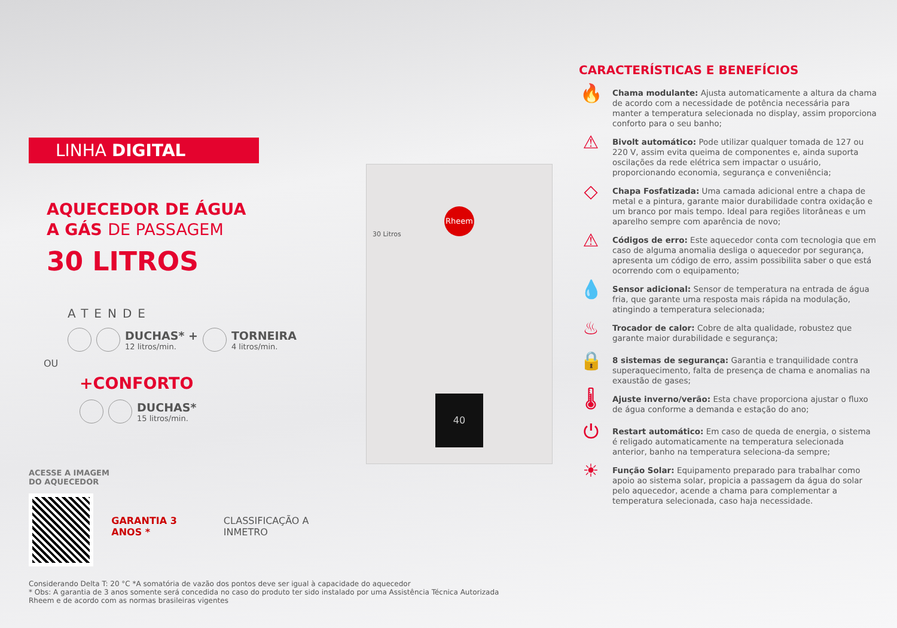LINHA DIGITAL
AQUECEDOR DE ÁGUA
A GÁS DE PASSAGEM
30 LITROS
ATENDE
DUCHAS* +
12 litros/min.
TORNEIRA
4 litros/min.
OU
+CONFORTO
DUCHAS*
15 litros/min.
ACESSE A IMAGEM
DO AQUECEDOR
GARANTIA 3 ANOS * CLASSIFICAÇÃO A INMETRO
Considerando Delta T: 20 °C *A somatória de vazão dos pontos deve ser igual à capacidade do aquecedor
* Obs: A garantia de 3 anos somente será concedida no caso do produto ter sido instalado por uma Assistência Técnica Autorizada Rheem e de acordo com as normas brasileiras vigentes
Rheem
30 Litros
40
CARACTERÍSTICAS E BENEFÍCIOS
🔥
Chama modulante: Ajusta automaticamente a altura da chama de acordo com a necessidade de potência necessária para manter a temperatura selecionada no display, assim proporciona conforto para o seu banho;
⚠
Bivolt automático: Pode utilizar qualquer tomada de 127 ou 220 V, assim evita queima de componentes e, ainda suporta oscilações da rede elétrica sem impactar o usuário, proporcionando economia, segurança e conveniência;
◇
Chapa Fosfatizada: Uma camada adicional entre a chapa de metal e a pintura, garante maior durabilidade contra oxidação e um branco por mais tempo. Ideal para regiões litorâneas e um aparelho sempre com aparência de novo;
⚠
Códigos de erro: Este aquecedor conta com tecnologia que em caso de alguma anomalia desliga o aquecedor por segurança, apresenta um código de erro, assim possibilita saber o que está ocorrendo com o equipamento;
💧
Sensor adicional: Sensor de temperatura na entrada de água fria, que garante uma resposta mais rápida na modulação, atingindo a temperatura selecionada;
♨
Trocador de calor: Cobre de alta qualidade, robustez que garante maior durabilidade e segurança;
🔒
8 sistemas de segurança: Garantia e tranquilidade contra superaquecimento, falta de presença de chama e anomalias na exaustão de gases;
🌡
Ajuste inverno/verão: Esta chave proporciona ajustar o fluxo de água conforme a demanda e estação do ano;
⏻
Restart automático: Em caso de queda de energia, o sistema é religado automaticamente na temperatura selecionada anterior, banho na temperatura seleciona-da sempre;
☀
Função Solar: Equipamento preparado para trabalhar como apoio ao sistema solar, propicia a passagem da água do solar pelo aquecedor, acende a chama para complementar a temperatura selecionada, caso haja necessidade.